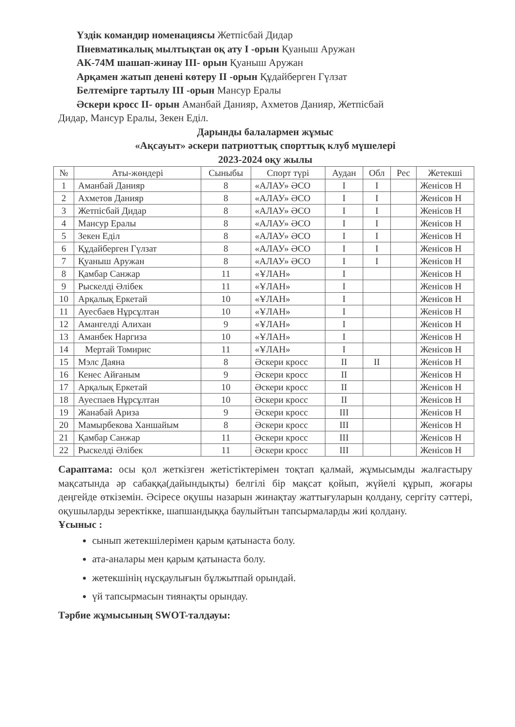Үздік командир номенациясы Жетпісбай Дидар
Пневматикалық мылтықтан оқ ату І -орын Қуаныш Аружан
АК-74М шашап-жинау ІІІ- орын Қуаныш Аружан
Арқамен жатып денені көтеру ІІ -орын Құдайберген Гүлзат
Белтемірге тартылу ІІІ -орын Мансур Ералы
Әскери кросс ІІ- орын Аманбай Данияр, Ахметов Данияр, Жетпісбай
Дидар, Мансур Ералы, Зекен Еділ.
Дарынды балалармен жұмыс
«Ақсауыт» әскери патриоттық спорттық клуб мүшелері
2023-2024 оқу жылы
| № | Аты-жөндері | Сыныбы | Спорт түрі | Аудан | Обл | Рес | Жетекші |
| --- | --- | --- | --- | --- | --- | --- | --- |
| 1 | Аманбай Данияр | 8 | «АЛАУ» ӘСО | І | І | | Женісов Н |
| 2 | Ахметов Данияр | 8 | «АЛАУ» ӘСО | І | І | | Женісов Н |
| 3 | Жетпісбай Дидар | 8 | «АЛАУ» ӘСО | І | І | | Женісов Н |
| 4 | Мансур Ералы | 8 | «АЛАУ» ӘСО | І | І | | Женісов Н |
| 5 | Зекен Еділ | 8 | «АЛАУ» ӘСО | І | І | | Женісов Н |
| 6 | Құдайберген Гүлзат | 8 | «АЛАУ» ӘСО | І | І | | Женісов Н |
| 7 | Қуаныш Аружан | 8 | «АЛАУ» ӘСО | І | І | | Женісов Н |
| 8 | Қамбар Санжар | 11 | «ҰЛАН» | І | | | Женісов Н |
| 9 | Рыскелді Әлібек | 11 | «ҰЛАН» | І | | | Женісов Н |
| 10 | Арқалық Еркетай | 10 | «ҰЛАН» | І | | | Женісов Н |
| 11 | Ауесбаев Нұрсұлтан | 10 | «ҰЛАН» | І | | | Женісов Н |
| 12 | Амангелді Алихан | 9 | «ҰЛАН» | І | | | Женісов Н |
| 13 | Аманбек Наргиза | 10 | «ҰЛАН» | І | | | Женісов Н |
| 14 | Мертай Томирис | 11 | «ҰЛАН» | І | | | Женісов Н |
| 15 | Мэлс Даяна | 8 | Әскери кросс | ІІ | ІІ | | Женісов Н |
| 16 | Кенес Айғаным | 9 | Әскери кросс | ІІ | | | Женісов Н |
| 17 | Арқалық Еркетай | 10 | Әскери кросс | ІІ | | | Женісов Н |
| 18 | Ауеспаев Нұрсұлтан | 10 | Әскери кросс | ІІ | | | Женісов Н |
| 19 | Жанабай Ариза | 9 | Әскери кросс | ІІІ | | | Женісов Н |
| 20 | Мамырбекова Ханшайым | 8 | Әскери кросс | ІІІ | | | Женісов Н |
| 21 | Қамбар Санжар | 11 | Әскери кросс | ІІІ | | | Женісов Н |
| 22 | Рыскелді Әлібек | 11 | Әскери кросс | ІІІ | | | Женісов Н |
Сараптама: осы қол жеткізген жетістіктерімен тоқтап қалмай, жұмысымды жалғастыру мақсатында әр сабаққа(дайындықты) белгілі бір мақсат қойып, жүйелі құрып, жоғары деңгейде өткіземін. Әсіресе оқушы назарын жинақтау жаттығуларын қолдану, сергіту сәттері, оқушыларды зеректікке, шапшандыққа баулыйтын тапсырмаларды жиі қолдану.
Ұсыныс :
сынып жетекшілерімен қарым қатынаста болу.
ата-аналары мен қарым қатынаста болу.
жетекшінің нұсқаулығын бұлжытпай орындай.
үй тапсырмасын тиянақты орындау.
Тәрбие жұмысының SWOT-талдауы: